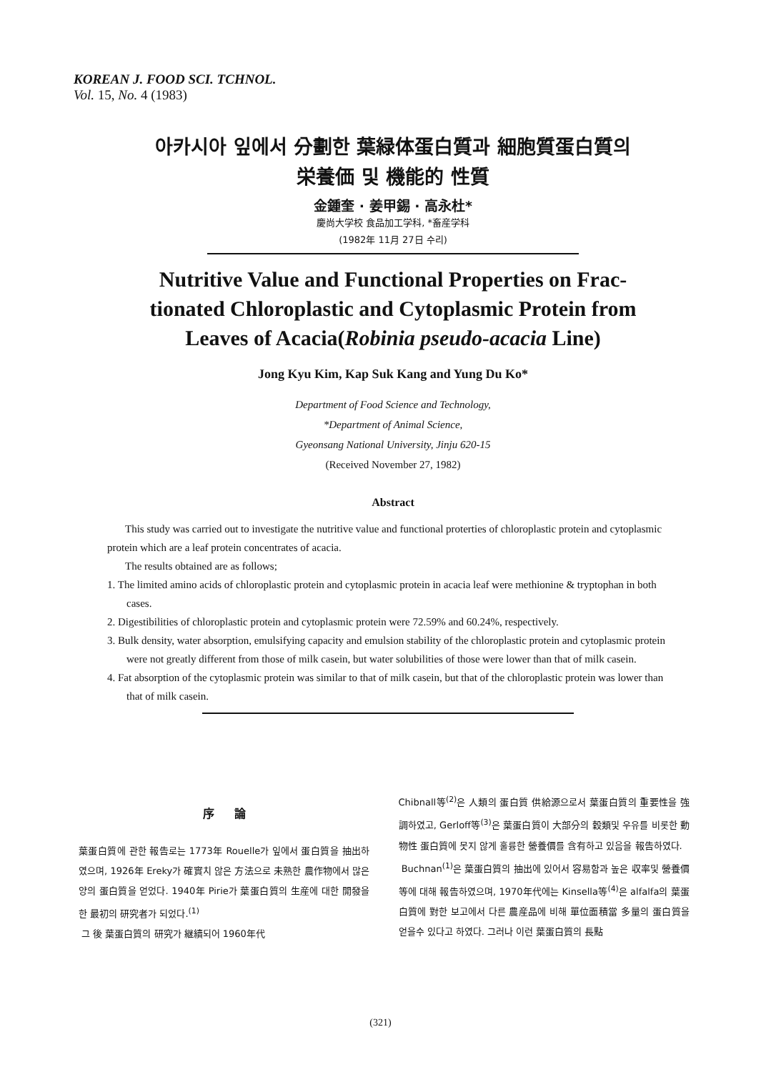KOREAN J. FOOD SCI. TCHNOL.
Vol. 15, No. 4 (1983)
아카시아 잎에서 分劃한 葉緑体蛋白質과 細胞質蛋白質의
栄養価 및 機能的 性質
金鍾奎 · 姜甲錫 · 高永杜*
慶尚大学校 食品加工学科, *畜産学科
(1982年 11月 27日 수리)
Nutritive Value and Functional Properties on Frac-
tionated Chloroplastic and Cytoplasmic Protein from
Leaves of Acacia(Robinia pseudo-acacia Line)
Jong Kyu Kim, Kap Suk Kang and Yung Du Ko*
Department of Food Science and Technology,
*Department of Animal Science,
Gyeonsang National University, Jinju 620-15
(Received November 27, 1982)
Abstract
This study was carried out to investigate the nutritive value and functional proterties of chloroplastic protein and cytoplasmic protein which are a leaf protein concentrates of acacia.
The results obtained are as follows;
1. The limited amino acids of chloroplastic protein and cytoplasmic protein in acacia leaf were methionine & tryptophan in both cases.
2. Digestibilities of chloroplastic protein and cytoplasmic protein were 72.59% and 60.24%, respectively.
3. Bulk density, water absorption, emulsifying capacity and emulsion stability of the chloroplastic protein and cytoplasmic protein were not greatly different from those of milk casein, but water solubilities of those were lower than that of milk casein.
4. Fat absorption of the cytoplasmic protein was similar to that of milk casein, but that of the chloroplastic protein was lower than that of milk casein.
序 論
葉蛋白質에 관한 報告로는 1773年 Rouelle가 잎에서 蛋白質을 抽出하였으며, 1926年 Ereky가 確實치 않은 方法으로 未熟한 農作物에서 많은 양의 蛋白質을 얻었다. 1940年 Pirie가 葉蛋白質의 生産에 대한 開發을 한 最初의 研究者가 되었다.<sup>(1)</sup>
그 後 葉蛋白質의 研究가 継續되어 1960年代
Chibnall等<sup>(2)</sup>은 人類의 蛋白質 供給源으로서 葉蛋白質의 重要性을 強調하였고, Gerloff等<sup>(3)</sup>은 葉蛋白質이 大部分의 穀類및 우유를 비롯한 動物性 蛋白質에 못지 않게 훌륭한 營養價를 含有하고 있음을 報告하였다.
Buchnan<sup>(1)</sup>은 葉蛋白質의 抽出에 있어서 容易함과 높은 収率및 營養價等에 대해 報告하였으며, 1970年代에는 Kinsella等<sup>(4)</sup>은 alfalfa의 葉蛋白質에 對한 보고에서 다른 農産品에 비해 單位面積當 多量의 蛋白質을 얻을수 있다고 하였다. 그러나 이런 葉蛋白質의 長點
(321)